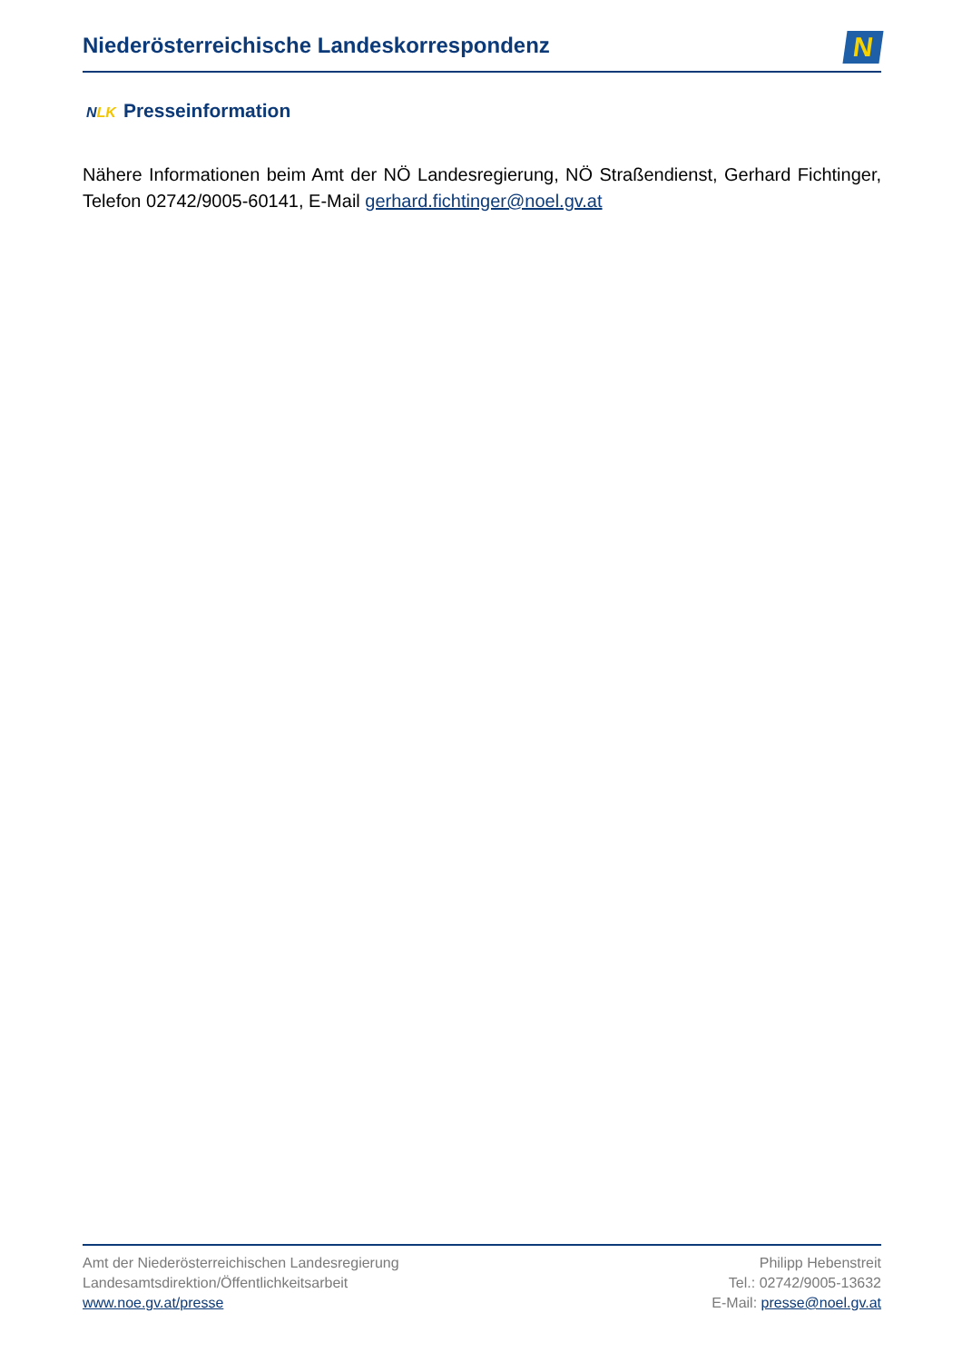Niederösterreichische Landeskorrespondenz
N
NLK Presseinformation
Nähere Informationen beim Amt der NÖ Landesregierung, NÖ Straßendienst, Gerhard Fichtinger, Telefon 02742/9005-60141, E-Mail gerhard.fichtinger@noel.gv.at
Amt der Niederösterreichischen Landesregierung
Landesamtsdirektion/Öffentlichkeitsarbeit
www.noe.gv.at/presse
Philipp Hebenstreit
Tel.: 02742/9005-13632
E-Mail: presse@noel.gv.at